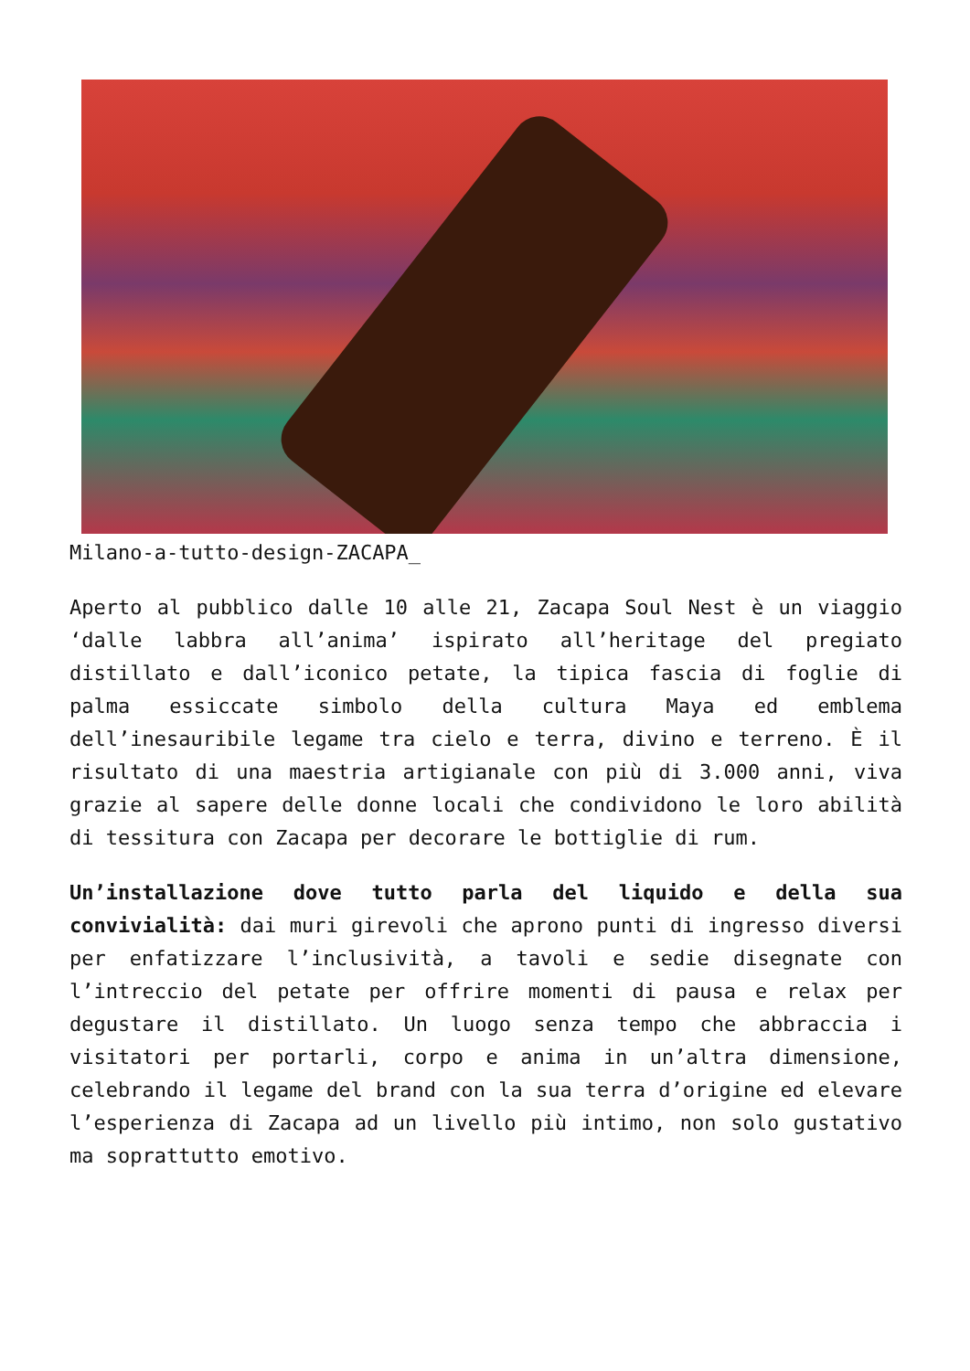Milano-a-tutto-design-ZACAPA_
Aperto al pubblico dalle 10 alle 21, Zacapa Soul Nest è un viaggio ‘dalle labbra all’anima’ ispirato all’heritage del pregiato distillato e dall’iconico petate, la tipica fascia di foglie di palma essiccate simbolo della cultura Maya ed emblema dell’inesauribile legame tra cielo e terra, divino e terreno. È il risultato di una maestria artigianale con più di 3.000 anni, viva grazie al sapere delle donne locali che condividono le loro abilità di tessitura con Zacapa per decorare le bottiglie di rum.
Un’installazione dove tutto parla del liquido e della sua convivialità: dai muri girevoli che aprono punti di ingresso diversi per enfatizzare l’inclusività, a tavoli e sedie disegnate con l’intreccio del petate per offrire momenti di pausa e relax per degustare il distillato. Un luogo senza tempo che abbraccia i visitatori per portarli, corpo e anima in un’altra dimensione, celebrando il legame del brand con la sua terra d’origine ed elevare l’esperienza di Zacapa ad un livello più intimo, non solo gustativo ma soprattutto emotivo.